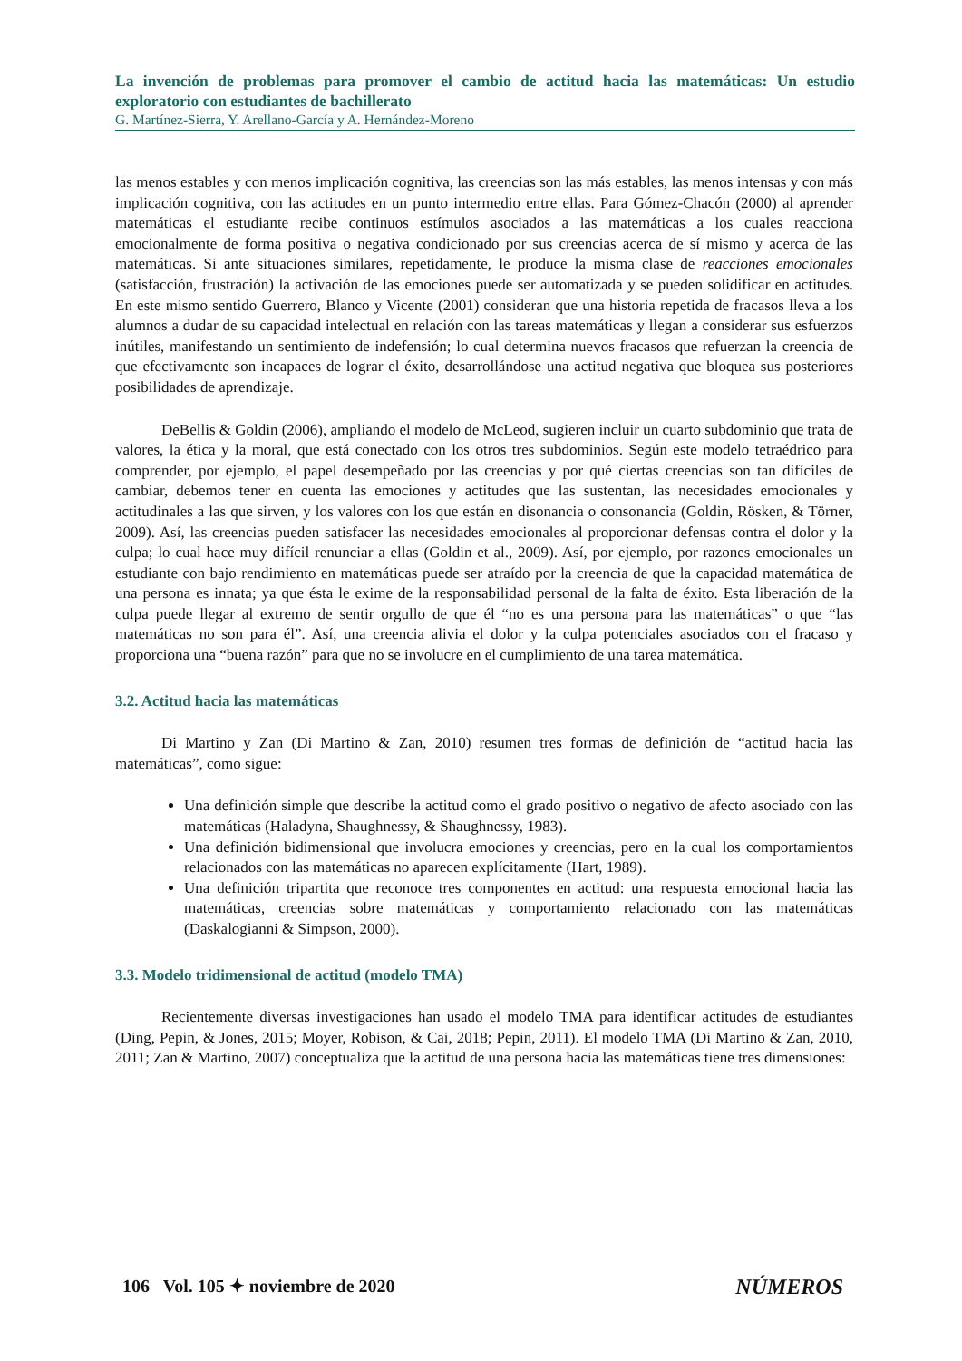La invención de problemas para promover el cambio de actitud hacia las matemáticas: Un estudio exploratorio con estudiantes de bachillerato
G. Martínez-Sierra, Y. Arellano-García y A. Hernández-Moreno
las menos estables y con menos implicación cognitiva, las creencias son las más estables, las menos intensas y con más implicación cognitiva, con las actitudes en un punto intermedio entre ellas. Para Gómez-Chacón (2000) al aprender matemáticas el estudiante recibe continuos estímulos asociados a las matemáticas a los cuales reacciona emocionalmente de forma positiva o negativa condicionado por sus creencias acerca de sí mismo y acerca de las matemáticas. Si ante situaciones similares, repetidamente, le produce la misma clase de reacciones emocionales (satisfacción, frustración) la activación de las emociones puede ser automatizada y se pueden solidificar en actitudes. En este mismo sentido Guerrero, Blanco y Vicente (2001) consideran que una historia repetida de fracasos lleva a los alumnos a dudar de su capacidad intelectual en relación con las tareas matemáticas y llegan a considerar sus esfuerzos inútiles, manifestando un sentimiento de indefensión; lo cual determina nuevos fracasos que refuerzan la creencia de que efectivamente son incapaces de lograr el éxito, desarrollándose una actitud negativa que bloquea sus posteriores posibilidades de aprendizaje.
DeBellis & Goldin (2006), ampliando el modelo de McLeod, sugieren incluir un cuarto subdominio que trata de valores, la ética y la moral, que está conectado con los otros tres subdominios. Según este modelo tetraédrico para comprender, por ejemplo, el papel desempeñado por las creencias y por qué ciertas creencias son tan difíciles de cambiar, debemos tener en cuenta las emociones y actitudes que las sustentan, las necesidades emocionales y actitudinales a las que sirven, y los valores con los que están en disonancia o consonancia (Goldin, Rösken, & Törner, 2009). Así, las creencias pueden satisfacer las necesidades emocionales al proporcionar defensas contra el dolor y la culpa; lo cual hace muy difícil renunciar a ellas (Goldin et al., 2009). Así, por ejemplo, por razones emocionales un estudiante con bajo rendimiento en matemáticas puede ser atraído por la creencia de que la capacidad matemática de una persona es innata; ya que ésta le exime de la responsabilidad personal de la falta de éxito. Esta liberación de la culpa puede llegar al extremo de sentir orgullo de que él “no es una persona para las matemáticas” o que “las matemáticas no son para él”. Así, una creencia alivia el dolor y la culpa potenciales asociados con el fracaso y proporciona una “buena razón” para que no se involucre en el cumplimiento de una tarea matemática.
3.2. Actitud hacia las matemáticas
Di Martino y Zan (Di Martino & Zan, 2010) resumen tres formas de definición de “actitud hacia las matemáticas”, como sigue:
Una definición simple que describe la actitud como el grado positivo o negativo de afecto asociado con las matemáticas (Haladyna, Shaughnessy, & Shaughnessy, 1983).
Una definición bidimensional que involucra emociones y creencias, pero en la cual los comportamientos relacionados con las matemáticas no aparecen explícitamente (Hart, 1989).
Una definición tripartita que reconoce tres componentes en actitud: una respuesta emocional hacia las matemáticas, creencias sobre matemáticas y comportamiento relacionado con las matemáticas (Daskalogianni & Simpson, 2000).
3.3. Modelo tridimensional de actitud (modelo TMA)
Recientemente diversas investigaciones han usado el modelo TMA para identificar actitudes de estudiantes (Ding, Pepin, & Jones, 2015; Moyer, Robison, & Cai, 2018; Pepin, 2011). El modelo TMA (Di Martino & Zan, 2010, 2011; Zan & Martino, 2007) conceptualiza que la actitud de una persona hacia las matemáticas tiene tres dimensiones:
106 Vol. 105 ✦ noviembre de 2020 NÚMEROS